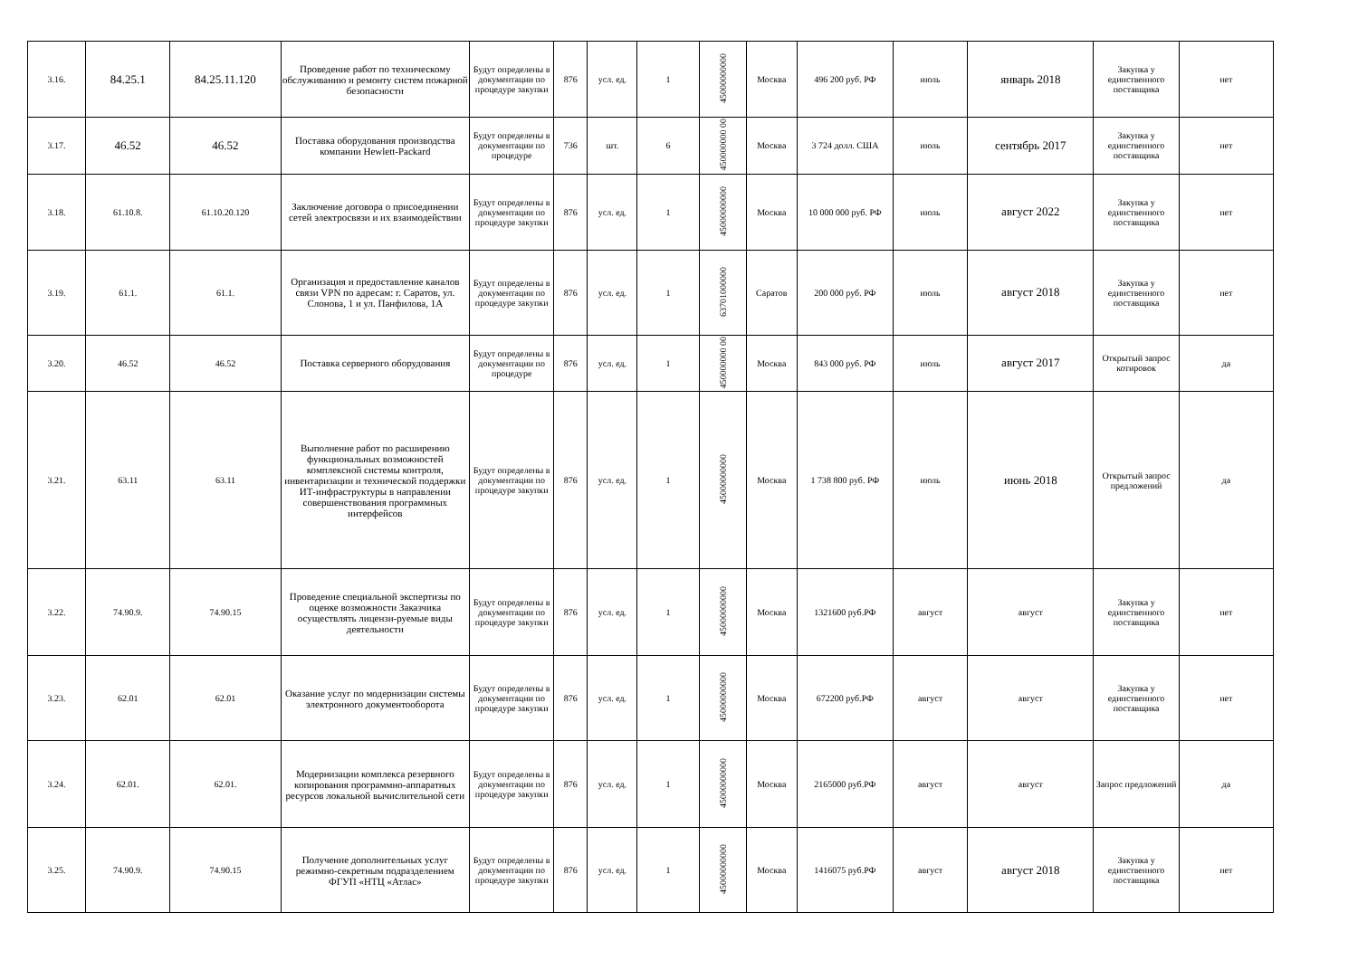| 3.16. | 84.25.1 | 84.25.11.120 | Проведение работ по техническому обслуживанию и ремонту систем пожарной безопасности | Будут определены в документации по процедуре закупки | 876 | усл. ед. | 1 | 45000000000 | Москва | 496 200 руб. РФ | июль | январь 2018 | Закупка у единственного поставщика | нет |
| 3.17. | 46.52 | 46.52 | Поставка оборудования производства компании Hewlett-Packard | Будут определены в документации по процедуре | 736 | шт. | 6 | 450000000 00 | Москва | 3 724 долл. США | июль | сентябрь 2017 | Закупка у единственного поставщика | нет |
| 3.18. | 61.10.8. | 61.10.20.120 | Заключение договора о присоединении сетей электросвязи и их взаимодействии | Будут определены в документации по процедуре закупки | 876 | усл. ед. | 1 | 45000000000 | Москва | 10 000 000 руб. РФ | июль | август 2022 | Закупка у единственного поставщика | нет |
| 3.19. | 61.1. | 61.1. | Организация и предоставление каналов связи VPN по адресам: г. Саратов, ул. Слонова, 1 и ул. Панфилова, 1А | Будут определены в документации по процедуре закупки | 876 | усл. ед. | 1 | 63701000000 | Саратов | 200 000 руб. РФ | июль | август 2018 | Закупка у единственного поставщика | нет |
| 3.20. | 46.52 | 46.52 | Поставка серверного оборудования | Будут определены в документации по процедуре | 876 | усл. ед. | 1 | 450000000 00 | Москва | 843 000 руб. РФ | июль | август 2017 | Открытый запрос котировок | да |
| 3.21. | 63.11 | 63.11 | Выполнение работ по расширению функциональных возможностей комплексной системы контроля, инвентаризации и технической поддержки ИТ-инфраструктуры в направлении совершенствования программных интерфейсов | Будут определены в документации по процедуре закупки | 876 | усл. ед. | 1 | 45000000000 | Москва | 1 738 800 руб. РФ | июль | июнь 2018 | Открытый запрос предложений | да |
| 3.22. | 74.90.9. | 74.90.15 | Проведение специальной экспертизы по оценке возможности Заказчика осуществлять лицензи-руемые виды деятельности | Будут определены в документации по процедуре закупки | 876 | усл. ед. | 1 | 45000000000 | Москва | 1321600 руб.РФ | август | август | Закупка у единственного поставщика | нет |
| 3.23. | 62.01 | 62.01 | Оказание услуг по модернизации системы электронного документооборота | Будут определены в документации по процедуре закупки | 876 | усл. ед. | 1 | 45000000000 | Москва | 672200 руб.РФ | август | август | Закупка у единственного поставщика | нет |
| 3.24. | 62.01. | 62.01. | Модернизации комплекса резервного копирования программно-аппаратных ресурсов локальной вычислительной сети | Будут определены в документации по процедуре закупки | 876 | усл. ед. | 1 | 45000000000 | Москва | 2165000 руб.РФ | август | август | Запрос предложений | да |
| 3.25. | 74.90.9. | 74.90.15 | Получение дополнительных услуг режимно-секретным подразделением ФГУП «НТЦ «Атлас» | Будут определены в документации по процедуре закупки | 876 | усл. ед. | 1 | 45000000000 | Москва | 1416075 руб.РФ | август | август 2018 | Закупка у единственного поставщика | нет |